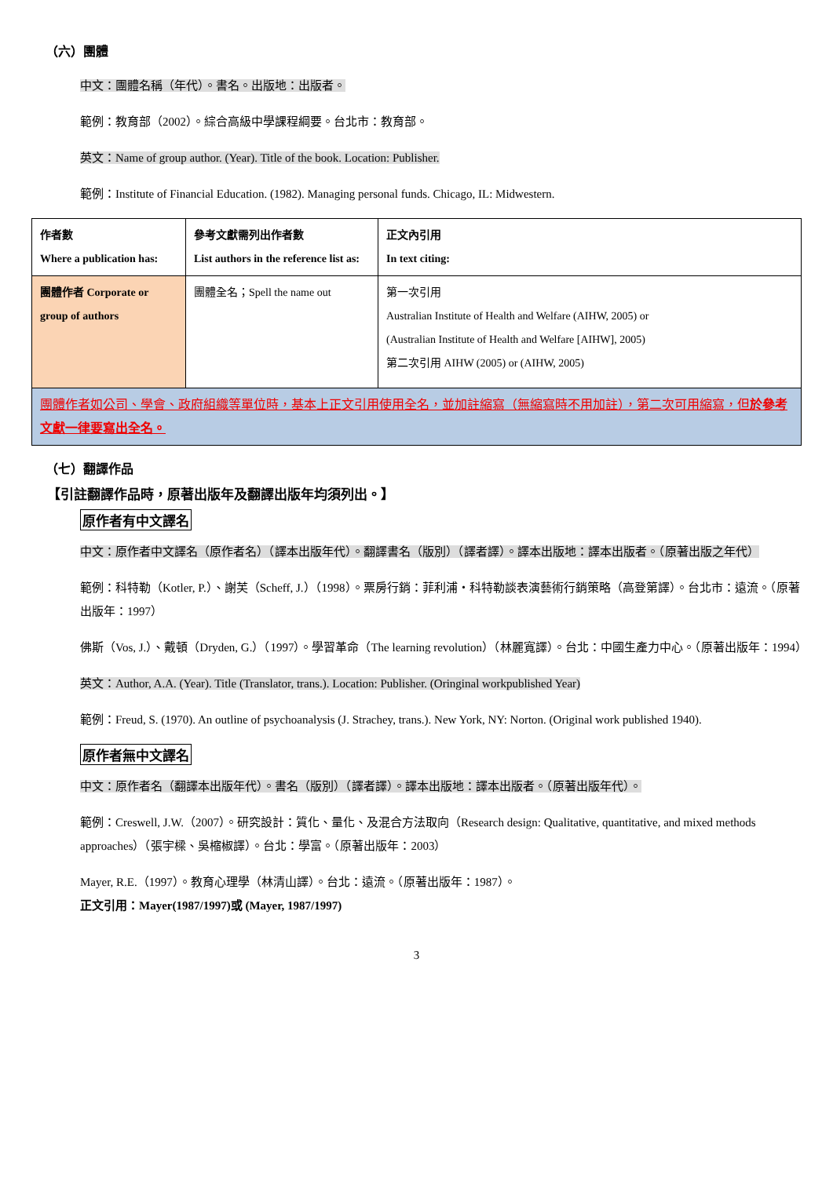（六）團體
中文：團體名稱（年代）。書名。出版地：出版者。
範例：教育部（2002）。綜合高級中學課程綱要。台北市：教育部。
英文：Name of group author. (Year). Title of the book. Location: Publisher.
範例：Institute of Financial Education. (1982). Managing personal funds. Chicago, IL: Midwestern.
| 作者數 Where a publication has: | 參考文獻需列出作者數 List authors in the reference list as: | 正文內引用 In text citing: |
| 團體作者 Corporate or group of authors | 團體全名；Spell the name out | 第一次引用 Australian Institute of Health and Welfare (AIHW, 2005) or (Australian Institute of Health and Welfare [AIHW], 2005) 第二次引用 AIHW (2005) or (AIHW, 2005) |
| 團體作者如公司、學會、政府組織等單位時，基本上正文引用使用全名，並加註縮寫（無縮寫時不用加註），第二次可用縮寫，但 於參考文獻一律要寫出全名。 | | |
（七）翻譯作品
【引註翻譯作品時，原著出版年及翻譯出版年均須列出。】
原作者有中文譯名
中文：原作者中文譯名（原作者名）（譯本出版年代）。翻譯書名（版別）（譯者譯）。譯本出版地：譯本出版者。（原著出版之年代）
範例：科特勒（Kotler, P.）、謝芙（Scheff, J.）（1998）。票房行銷：菲利浦‧科特勒談表演藝術行銷策略（高登第譯）。台北市：遠流。（原著出版年：1997）
佛斯（Vos, J.）、戴頓（Dryden, G.）（1997）。學習革命（The learning revolution）（林麗寬譯）。台北：中國生產力中心。（原著出版年：1994）
英文：Author, A.A. (Year). Title (Translator, trans.). Location: Publisher. (Oringinal workpublished Year)
範例：Freud, S. (1970). An outline of psychoanalysis (J. Strachey, trans.). New York, NY: Norton. (Original work published 1940).
原作者無中文譯名
中文：原作者名（翻譯本出版年代）。書名（版別）（譯者譯）。譯本出版地：譯本出版者。（原著出版年代）。
範例：Creswell, J.W.（2007）。研究設計：質化、量化、及混合方法取向（Research design: Qualitative, quantitative, and mixed methods approaches）（張宇樑、吳樎椒譯）。台北：學富。（原著出版年：2003）
Mayer, R.E.（1997）。教育心理學（林清山譯）。台北：遠流。（原著出版年：1987）。
正文引用：Mayer(1987/1997)或 (Mayer, 1987/1997)
3